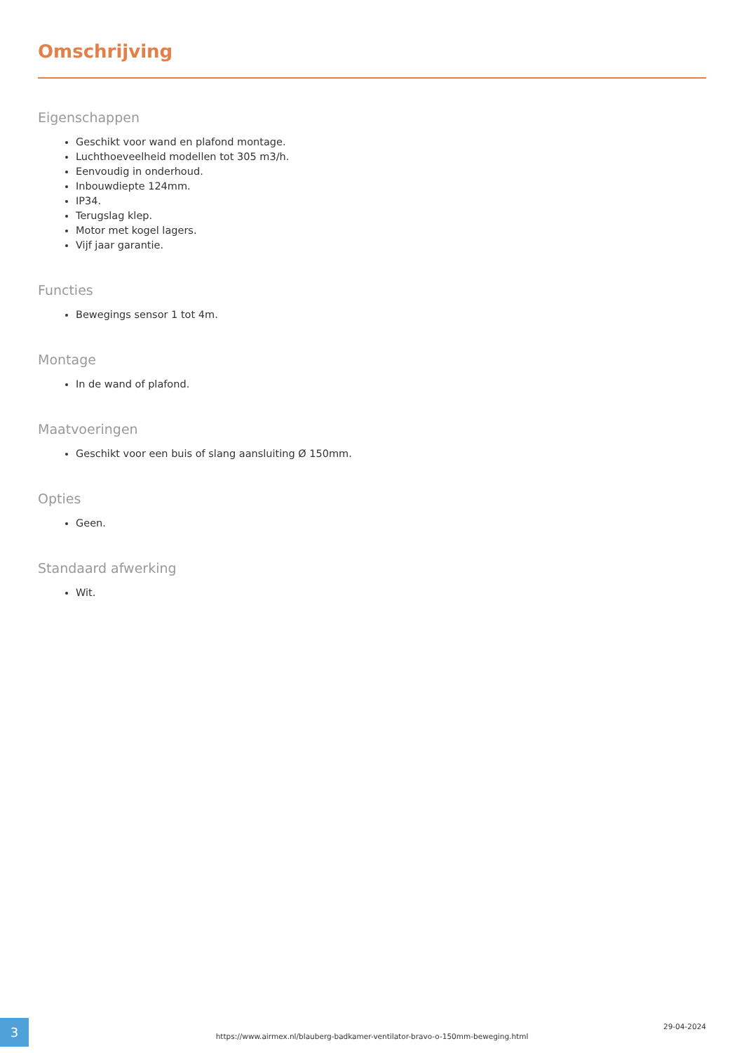Omschrijving
Eigenschappen
Geschikt voor wand en plafond montage.
Luchthoeveelheid modellen tot 305 m3/h.
Eenvoudig in onderhoud.
Inbouwdiepte 124mm.
IP34.
Terugslag klep.
Motor met kogel lagers.
Vijf jaar garantie.
Functies
Bewegings sensor 1 tot 4m.
Montage
In de wand of plafond.
Maatvoeringen
Geschikt voor een buis of slang aansluiting Ø 150mm.
Opties
Geen.
Standaard afwerking
Wit.
3
https://www.airmex.nl/blauberg-badkamer-ventilator-bravo-o-150mm-beweging.html
29-04-2024